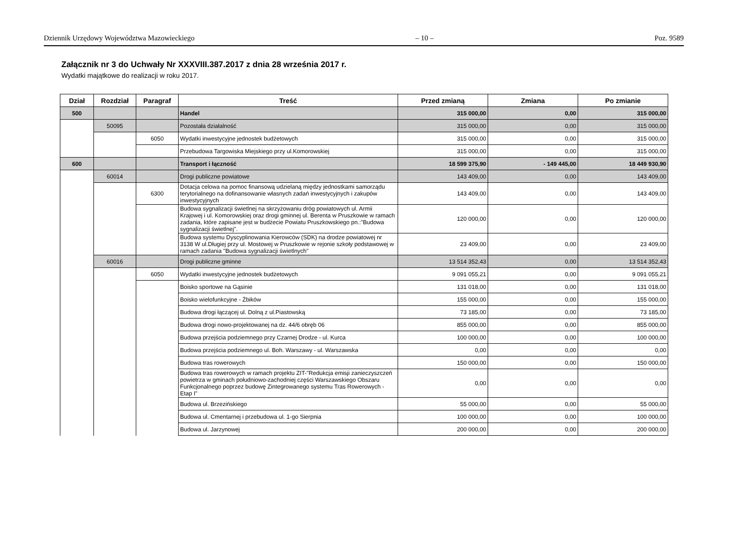Dziennik Urzędowy Województwa Mazowieckiego – 10 – Poz. 9589
Załącznik nr 3 do Uchwały Nr XXXVIII.387.2017 z dnia 28 września 2017 r.
Wydatki majątkowe do realizacji w roku 2017.
| Dział | Rozdział | Paragraf | Treść | Przed zmianą | Zmiana | Po zmianie |
| --- | --- | --- | --- | --- | --- | --- |
| 500 | | | Handel | 315 000,00 | 0,00 | 315 000,00 |
| | 50095 | | Pozostała działalność | 315 000,00 | 0,00 | 315 000,00 |
| | | 6050 | Wydatki inwestycyjne jednostek budżetowych | 315 000,00 | 0,00 | 315 000,00 |
| | | | Przebudowa Targowiska Miejskiego przy ul.Komorowskiej | 315 000,00 | 0,00 | 315 000,00 |
| 600 | | | Transport i łączność | 18 599 375,90 | - 149 445,00 | 18 449 930,90 |
| | 60014 | | Drogi publiczne powiatowe | 143 409,00 | 0,00 | 143 409,00 |
| | | 6300 | Dotacja celowa na pomoc finansową udzielaną między jednostkami samorządu terytorialnego na dofinansowanie własnych zadań inwestycyjnych i zakupów inwestycyjnych | 143 409,00 | 0,00 | 143 409,00 |
| | | | Budowa sygnalizacji świetlnej na skrzyżowaniu dróg powiatowych ul. Armii Krajowej i ul. Komorowskiej oraz drogi gminnej ul. Berenta w Pruszkowie w ramach zadania, które zapisane jest w budżecie Powiatu Pruszkowskiego pn.:"Budowa sygnalizacji świetlnej". | 120 000,00 | 0,00 | 120 000,00 |
| | | | Budowa systemu Dyscyplinowania Kierowców (SDK) na drodze powiatowej nr 3138 W ul.Długiej przy ul. Mostowej w Pruszkowie w rejonie szkoły podstawowej w ramach zadania "Budowa sygnalizacji świetlnych" | 23 409,00 | 0,00 | 23 409,00 |
| | 60016 | | Drogi publiczne gminne | 13 514 352,43 | 0,00 | 13 514 352,43 |
| | | 6050 | Wydatki inwestycyjne jednostek budżetowych | 9 091 055,21 | 0,00 | 9 091 055,21 |
| | | | Boisko sportowe na Gąsinie | 131 018,00 | 0,00 | 131 018,00 |
| | | | Boisko wielofunkcyjne - Żbików | 155 000,00 | 0,00 | 155 000,00 |
| | | | Budowa drogi łączącej ul. Dolną z ul.Piastowską | 73 185,00 | 0,00 | 73 185,00 |
| | | | Budowa drogi nowo-projektowanej na dz. 44/6 obręb 06 | 855 000,00 | 0,00 | 855 000,00 |
| | | | Budowa przejścia podziemnego przy Czarnej Drodze - ul. Kurca | 100 000,00 | 0,00 | 100 000,00 |
| | | | Budowa przejścia podziemnego ul. Boh. Warszawy - ul. Warszawska | 0,00 | 0,00 | 0,00 |
| | | | Budowa tras rowerowych | 150 000,00 | 0,00 | 150 000,00 |
| | | | Budowa tras rowerowych w ramach projektu ZIT-"Redukcja emisji zanieczyszczeń powietrza w gminach południowo-zachodniej części Warszawskiego Obszaru Funkcjonalnego poprzez budowę Zintegrowanego systemu Tras Rowerowych - Etap I" | 0,00 | 0,00 | 0,00 |
| | | | Budowa ul. Brzezińskiego | 55 000,00 | 0,00 | 55 000,00 |
| | | | Budowa ul. Cmentarnej i przebudowa ul. 1-go Sierpnia | 100 000,00 | 0,00 | 100 000,00 |
| | | | Budowa ul. Jarzynowej | 200 000,00 | 0,00 | 200 000,00 |